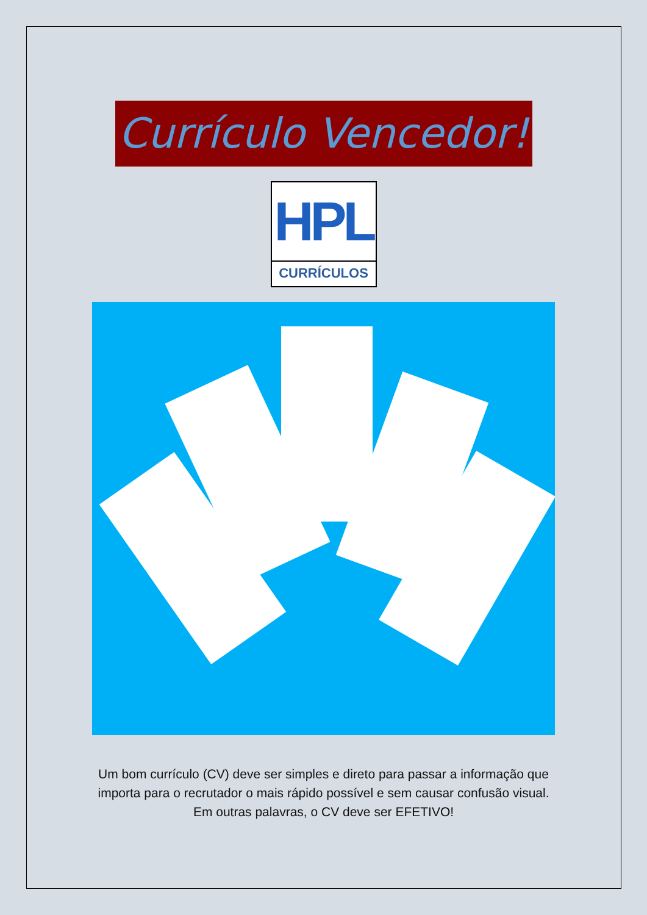Currículo Vencedor!
HPL
CURRÍCULOS
Um bom currículo (CV) deve ser simples e direto para passar a informação que importa para o recrutador o mais rápido possível e sem causar confusão visual. Em outras palavras, o CV deve ser EFETIVO!